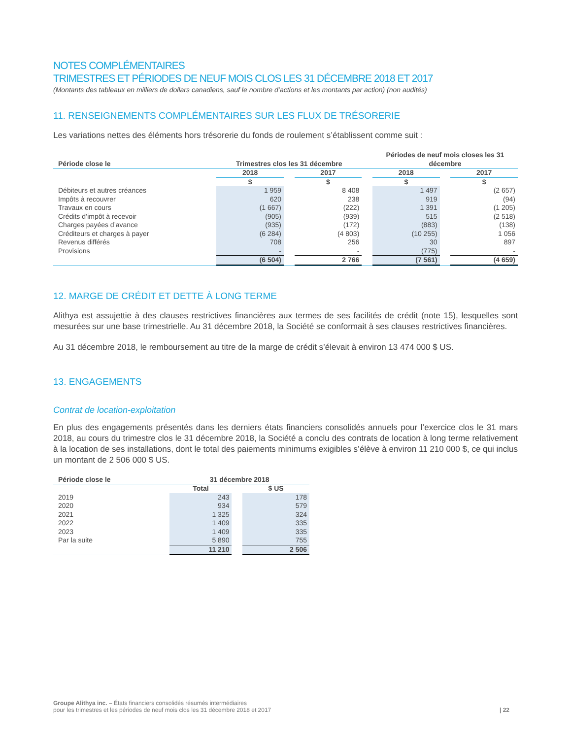NOTES COMPLÉMENTAIRES
TRIMESTRES ET PÉRIODES DE NEUF MOIS CLOS LES 31 DÉCEMBRE 2018 ET 2017
(Montants des tableaux en milliers de dollars canadiens, sauf le nombre d’actions et les montants par action) (non audités)
11. RENSEIGNEMENTS COMPLÉMENTAIRES SUR LES FLUX DE TRÉSORERIE
Les variations nettes des éléments hors trésorerie du fonds de roulement s’établissent comme suit :
| Période close le | Trimestres clos les 31 décembre | | | | Périodes de neuf mois closes les 31 décembre | | |
| --- | --- | --- | --- | --- | --- | --- | --- |
| | 2018 | | 2017 | | 2018 | | 2017 |
| | $ | | $ | | $ | | $ |
| Débiteurs et autres créances | 1 959 | | 8 408 | | 1 497 | | (2 657) |
| Impôts à recouvrer | 620 | | 238 | | 919 | | (94) |
| Travaux en cours | (1 667) | | (222) | | 1 391 | | (1 205) |
| Crédits d’impôt à recevoir | (905) | | (939) | | 515 | | (2 518) |
| Charges payées d’avance | (935) | | (172) | | (883) | | (138) |
| Créditeurs et charges à payer | (6 284) | | (4 803) | | (10 255) | | 1 056 |
| Revenus différés | 708 | | 256 | | 30 | | 897 |
| Provisions | - | | - | | (775) | | - |
| | (6 504) | | 2 766 | | (7 561) | | (4 659) |
12. MARGE DE CRÉDIT ET DETTE À LONG TERME
Alithya est assujettie à des clauses restrictives financières aux termes de ses facilités de crédit (note 15), lesquelles sont mesurées sur une base trimestrielle. Au 31 décembre 2018, la Société se conformait à ses clauses restrictives financières.
Au 31 décembre 2018, le remboursement au titre de la marge de crédit s’élevait à environ 13 474 000 $ US.
13. ENGAGEMENTS
Contrat de location-exploitation
En plus des engagements présentés dans les derniers états financiers consolidés annuels pour l’exercice clos le 31 mars 2018, au cours du trimestre clos le 31 décembre 2018, la Société a conclu des contrats de location à long terme relativement à la location de ses installations, dont le total des paiements minimums exigibles s’élève à environ 11 210 000 $, ce qui inclus un montant de 2 506 000 $ US.
| Période close le | 31 décembre 2018 | | |
| --- | --- | --- | --- |
| | Total | | $ US |
| 2019 | 243 | | 178 |
| 2020 | 934 | | 579 |
| 2021 | 1 325 | | 324 |
| 2022 | 1 409 | | 335 |
| 2023 | 1 409 | | 335 |
| Par la suite | 5 890 | | 755 |
| | 11 210 | | 2 506 |
Groupe Alithya inc. – États financiers consolidés résumés intermédiaires
pour les trimestres et les périodes de neuf mois clos les 31 décembre 2018 et 2017
| 22